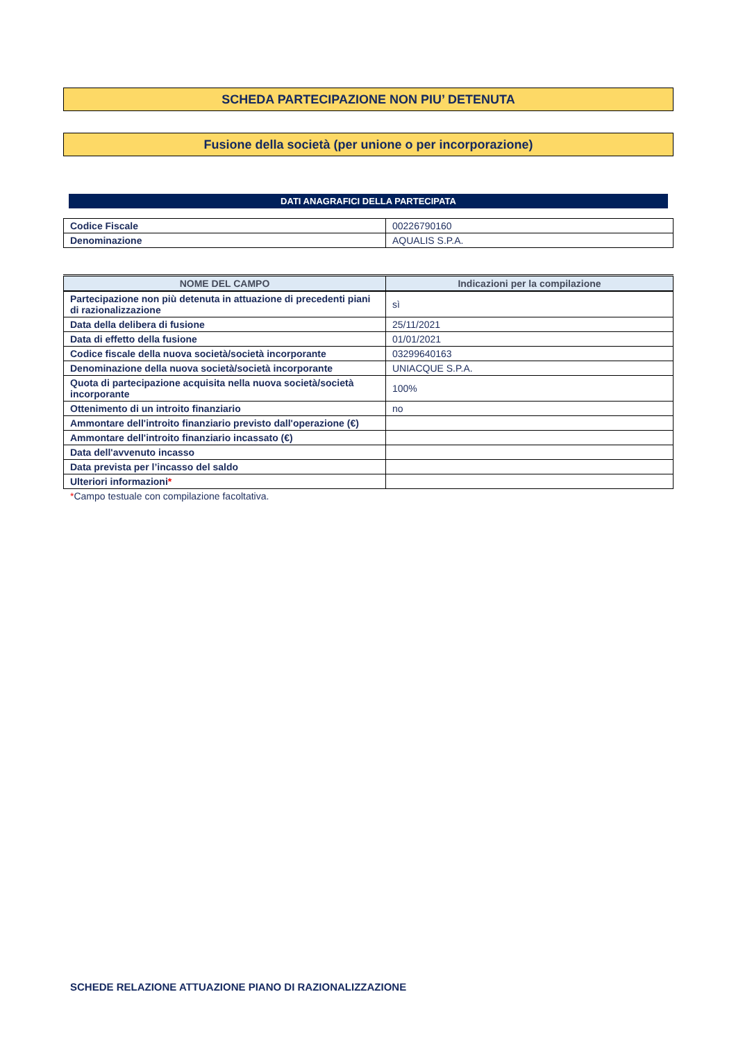SCHEDA PARTECIPAZIONE NON PIU’ DETENUTA
Fusione della società (per unione o per incorporazione)
DATI ANAGRAFICI DELLA PARTECIPATA
| Codice Fiscale | 00226790160 |
| Denominazione | AQUALIS S.P.A. |
| NOME DEL CAMPO | Indicazioni per la compilazione |
| --- | --- |
| Partecipazione non più detenuta in attuazione di precedenti piani di razionalizzazione | sì |
| Data della delibera di fusione | 25/11/2021 |
| Data di effetto della fusione | 01/01/2021 |
| Codice fiscale della nuova società/società incorporante | 03299640163 |
| Denominazione della nuova società/società incorporante | UNIACQUE S.P.A. |
| Quota di partecipazione acquisita nella nuova società/società incorporante | 100% |
| Ottenimento di un introito finanziario | no |
| Ammontare dell'introito finanziario previsto dall'operazione (€) | |
| Ammontare dell'introito finanziario incassato (€) | |
| Data dell'avvenuto incasso | |
| Data prevista per l’incasso del saldo | |
| Ulteriori informazioni * | |
*Campo testuale con compilazione facoltativa.
SCHEDE RELAZIONE ATTUAZIONE PIANO DI RAZIONALIZZAZIONE